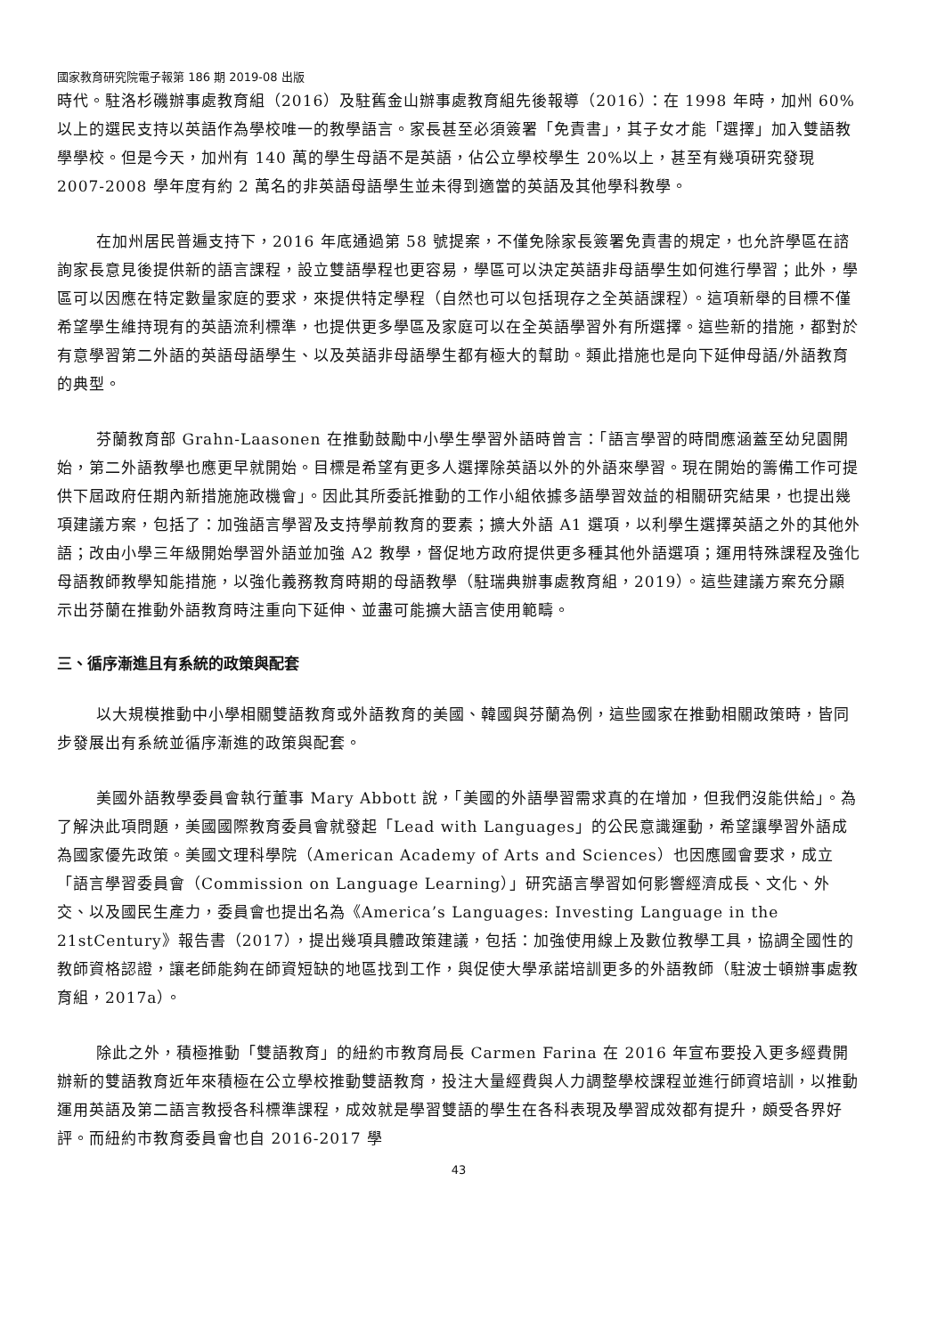國家教育研究院電子報第 186 期 2019-08 出版
時代。駐洛杉磯辦事處教育組（2016）及駐舊金山辦事處教育組先後報導（2016）：在 1998 年時，加州 60%以上的選民支持以英語作為學校唯一的教學語言。家長甚至必須簽署「免責書」，其子女才能「選擇」加入雙語教學學校。但是今天，加州有 140 萬的學生母語不是英語，佔公立學校學生 20%以上，甚至有幾項研究發現 2007-2008 學年度有約 2 萬名的非英語母語學生並未得到適當的英語及其他學科教學。
在加州居民普遍支持下，2016 年底通過第 58 號提案，不僅免除家長簽署免責書的規定，也允許學區在諮詢家長意見後提供新的語言課程，設立雙語學程也更容易，學區可以決定英語非母語學生如何進行學習；此外，學區可以因應在特定數量家庭的要求，來提供特定學程（自然也可以包括現存之全英語課程）。這項新舉的目標不僅希望學生維持現有的英語流利標準，也提供更多學區及家庭可以在全英語學習外有所選擇。這些新的措施，都對於有意學習第二外語的英語母語學生、以及英語非母語學生都有極大的幫助。類此措施也是向下延伸母語/外語教育的典型。
芬蘭教育部 Grahn-Laasonen 在推動鼓勵中小學生學習外語時曾言：「語言學習的時間應涵蓋至幼兒園開始，第二外語教學也應更早就開始。目標是希望有更多人選擇除英語以外的外語來學習。現在開始的籌備工作可提供下屆政府任期內新措施施政機會」。因此其所委託推動的工作小組依據多語學習效益的相關研究結果，也提出幾項建議方案，包括了：加強語言學習及支持學前教育的要素；擴大外語 A1 選項，以利學生選擇英語之外的其他外語；改由小學三年級開始學習外語並加強 A2 教學，督促地方政府提供更多種其他外語選項；運用特殊課程及強化母語教師教學知能措施，以強化義務教育時期的母語教學（駐瑞典辦事處教育組，2019）。這些建議方案充分顯示出芬蘭在推動外語教育時注重向下延伸、並盡可能擴大語言使用範疇。
三、循序漸進且有系統的政策與配套
以大規模推動中小學相關雙語教育或外語教育的美國、韓國與芬蘭為例，這些國家在推動相關政策時，皆同步發展出有系統並循序漸進的政策與配套。
美國外語教學委員會執行董事 Mary Abbott 說，「美國的外語學習需求真的在增加，但我們沒能供給」。為了解決此項問題，美國國際教育委員會就發起「Lead with Languages」的公民意識運動，希望讓學習外語成為國家優先政策。美國文理科學院（American Academy of Arts and Sciences）也因應國會要求，成立「語言學習委員會（Commission on Language Learning）」研究語言學習如何影響經濟成長、文化、外交、以及國民生產力，委員會也提出名為《America’s Languages: Investing Language in the 21stCentury》報告書（2017），提出幾項具體政策建議，包括：加強使用線上及數位教學工具，協調全國性的教師資格認證，讓老師能夠在師資短缺的地區找到工作，與促使大學承諾培訓更多的外語教師（駐波士頓辦事處教育組，2017a）。
除此之外，積極推動「雙語教育」的紐約市教育局長 Carmen Farina 在 2016 年宣布要投入更多經費開辦新的雙語教育近年來積極在公立學校推動雙語教育，投注大量經費與人力調整學校課程並進行師資培訓，以推動運用英語及第二語言教授各科標準課程，成效就是學習雙語的學生在各科表現及學習成效都有提升，頗受各界好評。而紐約市教育委員會也自 2016-2017 學
43